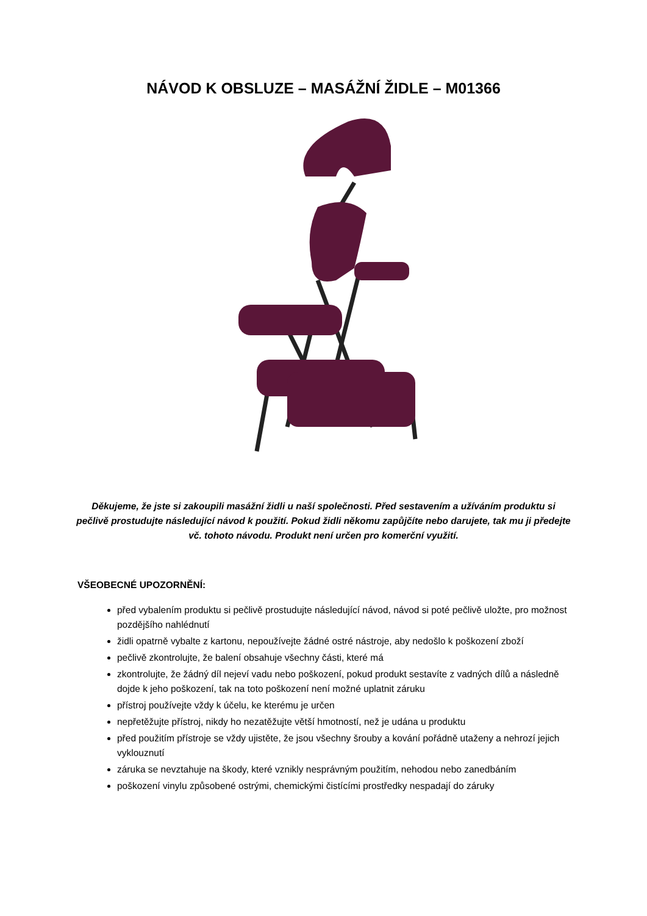NÁVOD K OBSLUZE – MASÁŽNÍ ŽIDLE – M01366
Děkujeme, že jste si zakoupili masážní židli u naší společnosti. Před sestavením a užíváním produktu si pečlivě prostudujte následující návod k použití. Pokud židli někomu zapůjčíte nebo darujete, tak mu ji předejte vč. tohoto návodu. Produkt není určen pro komerční využití.
VŠEOBECNÉ UPOZORNĚNÍ:
před vybalením produktu si pečlivě prostudujte následující návod, návod si poté pečlivě uložte, pro možnost pozdějšího nahlédnutí
židli opatrně vybalte z kartonu, nepoužívejte žádné ostré nástroje, aby nedošlo k poškození zboží
pečlivě zkontrolujte, že balení obsahuje všechny části, které má
zkontrolujte, že žádný díl nejeví vadu nebo poškození, pokud produkt sestavíte z vadných dílů a následně dojde k jeho poškození, tak na toto poškození není možné uplatnit záruku
přístroj používejte vždy k účelu, ke kterému je určen
nepřetěžujte přístroj, nikdy ho nezatěžujte větší hmotností, než je udána u produktu
před použitím přístroje se vždy ujistěte, že jsou všechny šrouby a kování pořádně utaženy a nehrozí jejich vyklouznutí
záruka se nevztahuje na škody, které vznikly nesprávným použitím, nehodou nebo zanedbáním
poškození vinylu způsobené ostrými, chemickými čistícími prostředky nespadají do záruky